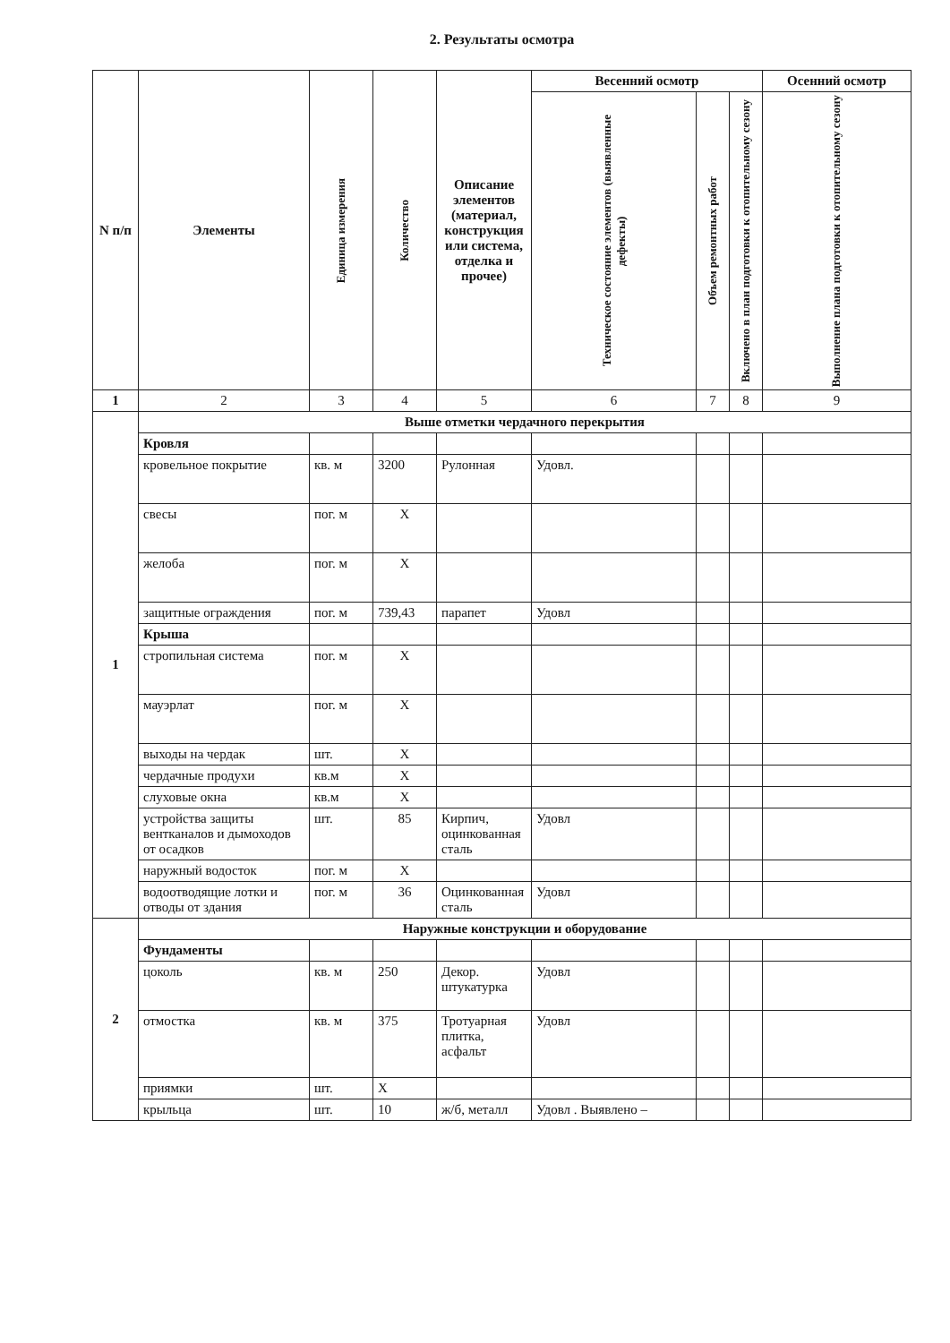2. Результаты осмотра
| N п/п | Элементы | Единица измерения | Количество | Описание элементов (материал, конструкция или система, отделка и прочее) | Весенний осмотр | | | Осенний осмотр |
| --- | --- | --- | --- | --- | --- | --- | --- | --- |
| | | | | | Техническое состояние элементов (выявленные дефекты) | Объем ремонтных работ | Включено в план подготовки к отопительному сезону | Выполнение плана подготовки к отопительному сезону |
| 1 | 2 | 3 | 4 | 5 | 6 | 7 | 8 | 9 |
| 1 | Выше отметки чердачного перекрытия | | | | | | | |
| | Кровля | | | | | | | |
| | кровельное покрытие | кв. м | 3200 | Рулонная | Удовл. | | | |
| | свесы | пог. м | X | | | | | |
| | желоба | пог. м | X | | | | | |
| | защитные ограждения | пог. м | 739,43 | парапет | Удовл | | | |
| | Крыша | | | | | | | |
| | стропильная система | пог. м | X | | | | | |
| | мауэрлат | пог. м | X | | | | | |
| | выходы на чердак | шт. | X | | | | | |
| | чердачные продухи | кв.м | X | | | | | |
| | слуховые окна | кв.м | X | | | | | |
| | устройства защиты вентканалов и дымоходов от осадков | шт. | 85 | Кирпич, оцинкованная сталь | Удовл | | | |
| | наружный водосток | пог. м | X | | | | | |
| | водоотводящие лотки и отводы от здания | пог. м | 36 | Оцинкованная сталь | Удовл | | | |
| 2 | Наружные конструкции и оборудование | | | | | | | |
| | Фундаменты | | | | | | | |
| | цоколь | кв. м | 250 | Декор. штукатурка | Удовл | | | |
| | отмостка | кв. м | 375 | Тротуарная плитка, асфальт | Удовл | | | |
| | приямки | шт. | X | | | | | |
| | крыльца | шт. | 10 | ж/б, металл | Удовл . Выявлено – | | | |